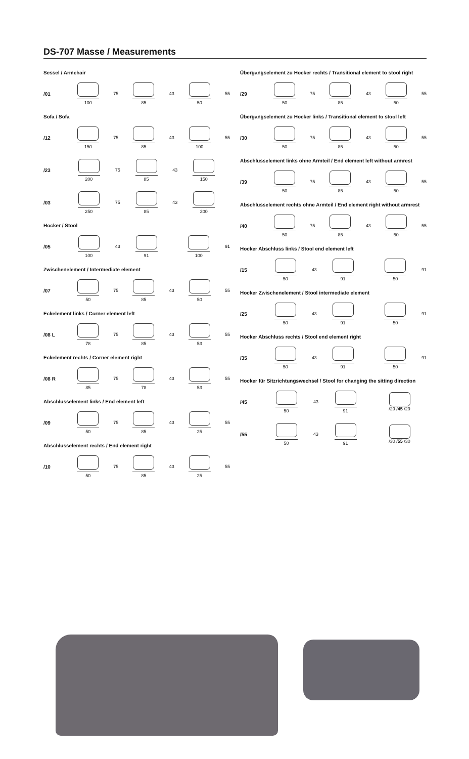DS-707 Masse / Measurements
Sessel / Armchair
/01
100
75
85
43
50
55
Sofa / Sofa
/12
150
75
85
43
100
55
/23
200
75
85
43
150
/03
250
75
85
43
200
Hocker / Stool
/05
100
43
91 100
91
Zwischenelement / Intermediate element
/07
50
75
85
43
50
55
Eckelement links / Corner element left
/08 L
78
75
85
43
53
55
Eckelement rechts / Corner element right
/08 R
85
75
78
43
53
55
Abschlusselement links / End element left
/09
50
75
85
43
25
55
Abschlusselement rechts / End element right
/10
50
75
85
43
25
55
Übergangselement zu Hocker rechts / Transitional element to stool right
/29
50
75
85
43
50
55
Übergangselement zu Hocker links / Transitional element to stool left
/30
50
75
85
43
50
55
Abschlusselement links ohne Armteil / End element left without armrest
/39
50
75
85
43
50
55
Abschlusselement rechts ohne Armteil / End element right without armrest
/40
50
75
85
43
50
55
Hocker Abschluss links / Stool end element left
/15
50
43
91 50
91
Hocker Zwischenelement / Stool intermediate element
/25
50
43
91 50
91
Hocker Abschluss rechts / Stool end element right
/35
50
43
91 50
91
Hocker für Sitzrichtungswechsel / Stool for changing the sitting direction
/45
50
43
91
/29 /45 /29
/55
50
43
91
/30 /55 /30